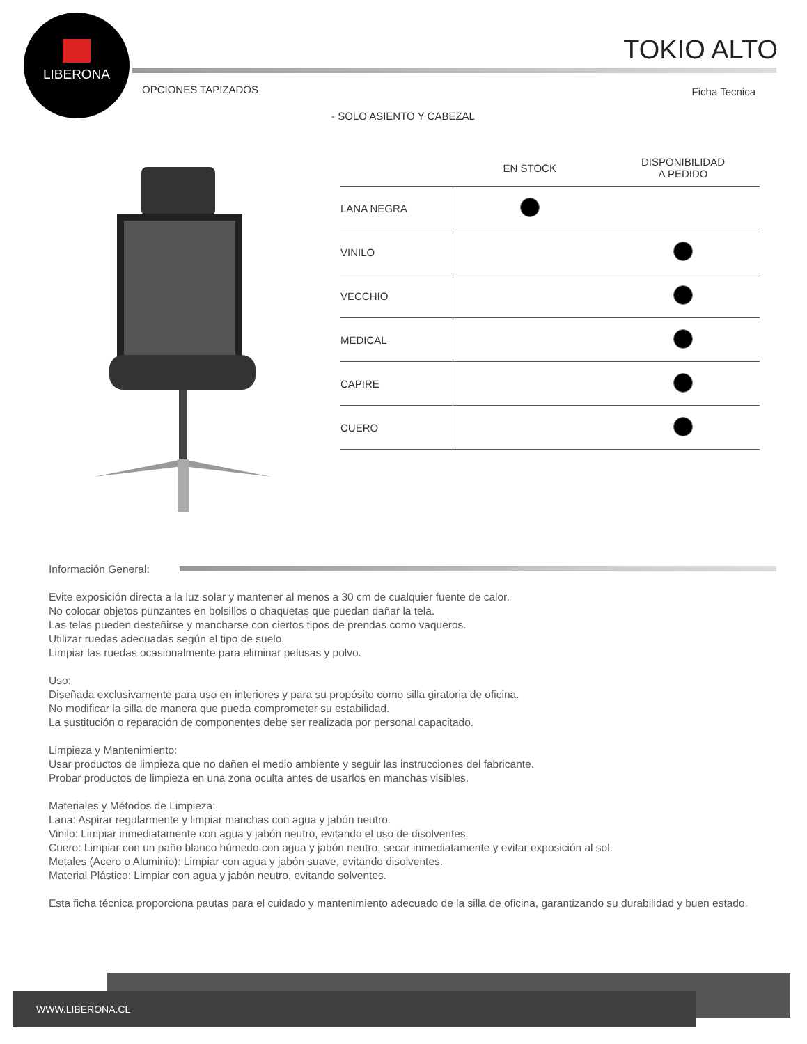LIBERONA
TOKIO ALTO
OPCIONES TAPIZADOS Ficha Tecnica
- SOLO ASIENTO Y CABEZAL
| | EN STOCK | DISPONIBILIDAD A PEDIDO |
| --- | --- | --- |
| LANA NEGRA | | |
| VINILO | | |
| VECCHIO | | |
| MEDICAL | | |
| CAPIRE | | |
| CUERO | | |
Información General:
Evite exposición directa a la luz solar y mantener al menos a 30 cm de cualquier fuente de calor.
No colocar objetos punzantes en bolsillos o chaquetas que puedan dañar la tela.
Las telas pueden desteñirse y mancharse con ciertos tipos de prendas como vaqueros.
Utilizar ruedas adecuadas según el tipo de suelo.
Limpiar las ruedas ocasionalmente para eliminar pelusas y polvo.
Uso:
Diseñada exclusivamente para uso en interiores y para su propósito como silla giratoria de oficina.
No modificar la silla de manera que pueda comprometer su estabilidad.
La sustitución o reparación de componentes debe ser realizada por personal capacitado.
Limpieza y Mantenimiento:
Usar productos de limpieza que no dañen el medio ambiente y seguir las instrucciones del fabricante.
Probar productos de limpieza en una zona oculta antes de usarlos en manchas visibles.
Materiales y Métodos de Limpieza:
Lana: Aspirar regularmente y limpiar manchas con agua y jabón neutro.
Vinilo: Limpiar inmediatamente con agua y jabón neutro, evitando el uso de disolventes.
Cuero: Limpiar con un paño blanco húmedo con agua y jabón neutro, secar inmediatamente y evitar exposición al sol.
Metales (Acero o Aluminio): Limpiar con agua y jabón suave, evitando disolventes.
Material Plástico: Limpiar con agua y jabón neutro, evitando solventes.
Esta ficha técnica proporciona pautas para el cuidado y mantenimiento adecuado de la silla de oficina, garantizando su durabilidad y buen estado.
WWW.LIBERONA.CL